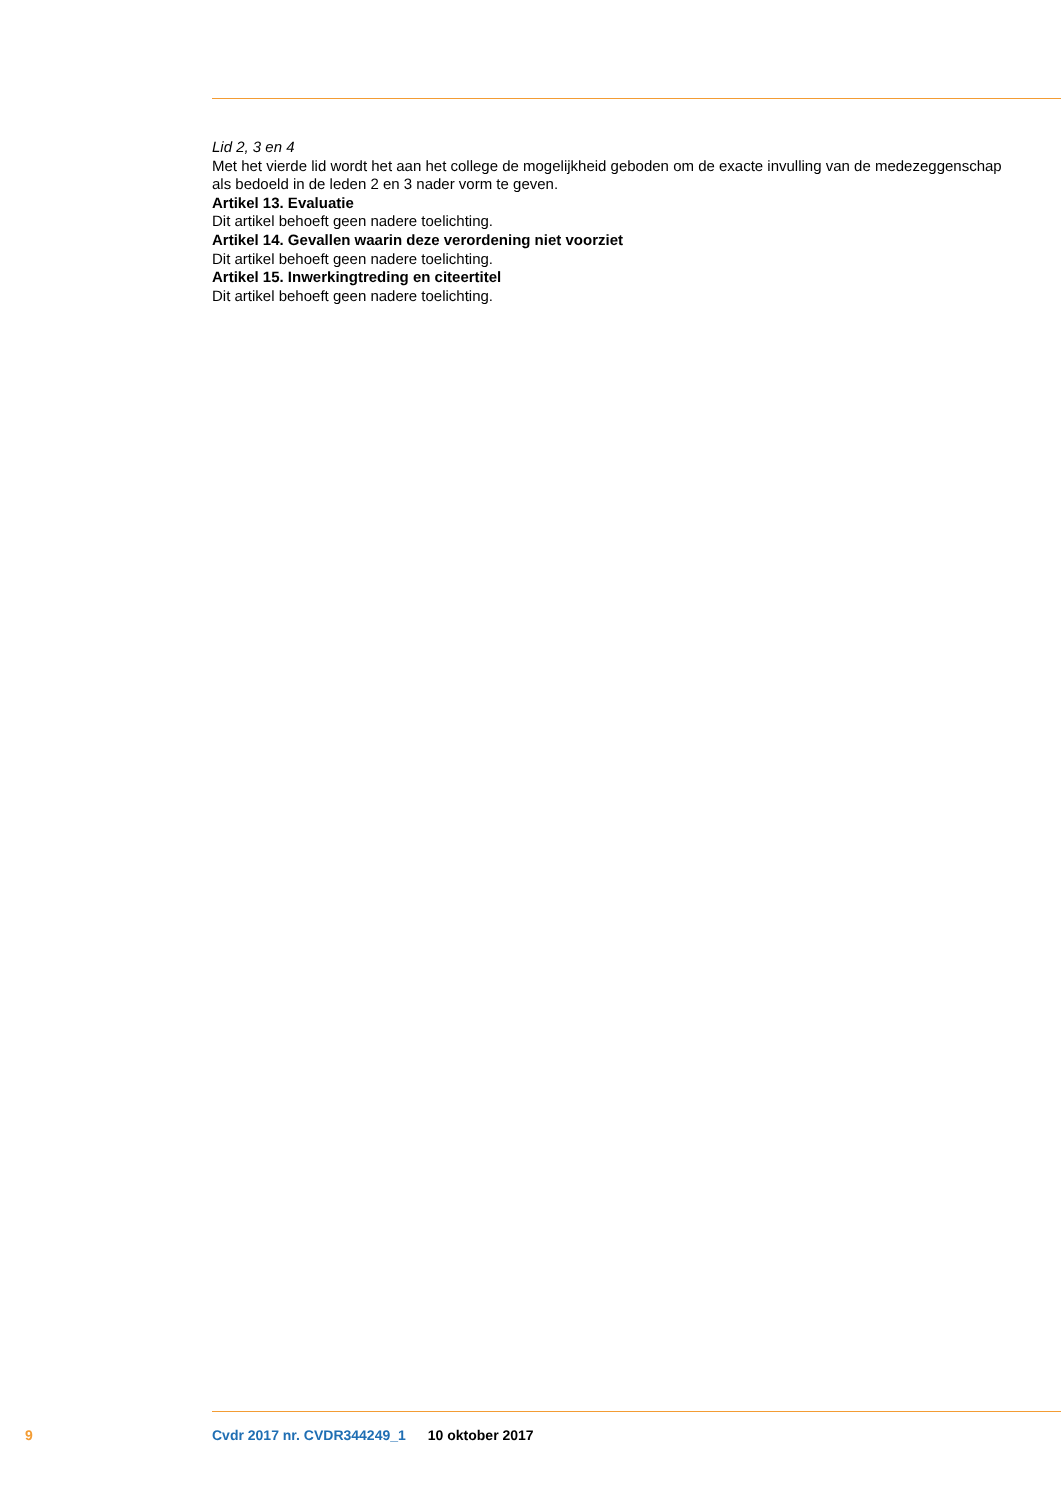Lid 2, 3 en 4
Met het vierde lid wordt het aan het college de mogelijkheid geboden om de exacte invulling van de medezeggenschap als bedoeld in de leden 2 en 3 nader vorm te geven.
Artikel 13. Evaluatie
Dit artikel behoeft geen nadere toelichting.
Artikel 14. Gevallen waarin deze verordening niet voorziet
Dit artikel behoeft geen nadere toelichting.
Artikel 15. Inwerkingtreding en citeertitel
Dit artikel behoeft geen nadere toelichting.
9 Cvdr 2017 nr. CVDR344249_1 10 oktober 2017